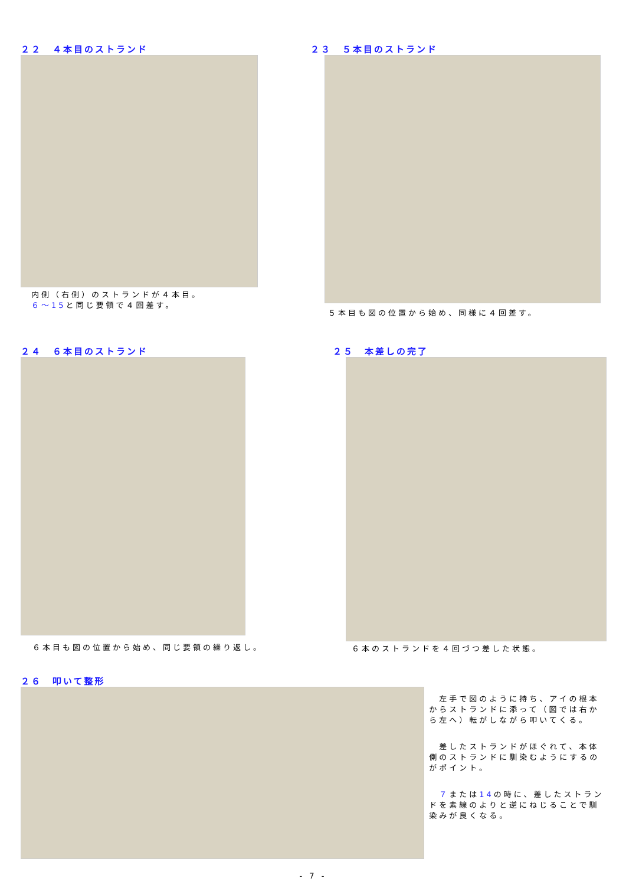２２　４本目のストランド
内側（右側）のストランドが４本目。
６～15と同じ要領で４回差す。
２３　５本目のストランド
５本目も図の位置から始め、同様に４回差す。
２４　６本目のストランド
６本目も図の位置から始め、同じ要領の繰り返し。
２５　本差しの完了
６本のストランドを４回づつ差した状態。
２６　叩いて整形
　左手で図のように持ち、アイの根本からストランドに添って（図では右から左へ）転がしながら叩いてくる。
　差したストランドがほぐれて、本体側のストランドに馴染むようにするのがポイント。
　７または14の時に、差したストランドを素線のよりと逆にねじることで馴染みが良くなる。
- 7 -